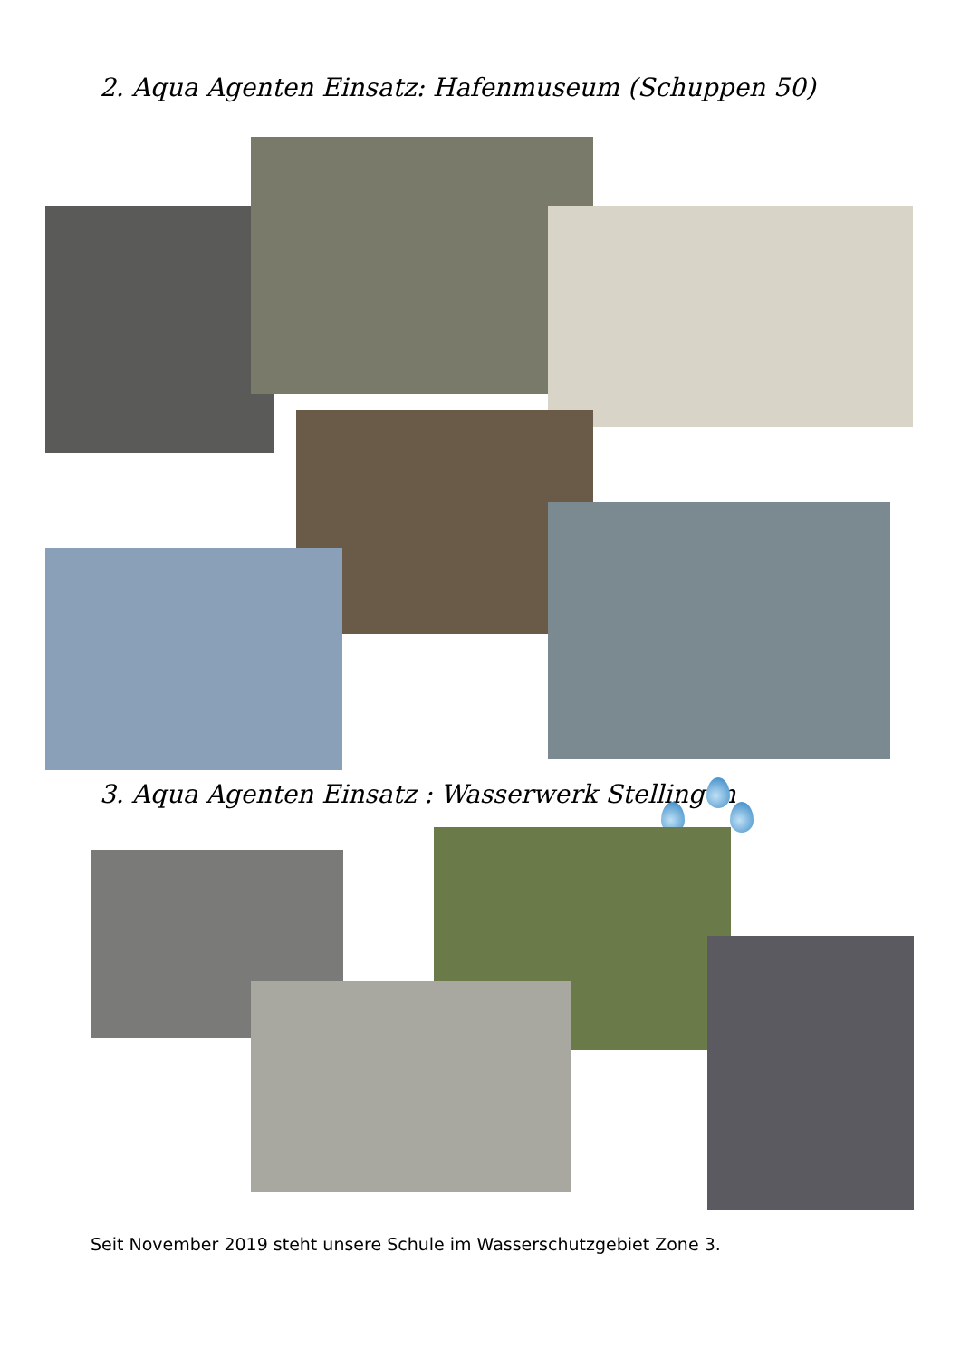2. Aqua Agenten Einsatz: Hafenmuseum (Schuppen 50)
3. Aqua Agenten Einsatz : Wasserwerk Stellingen
Seit November 2019 steht unsere Schule im Wasserschutzgebiet Zone 3.